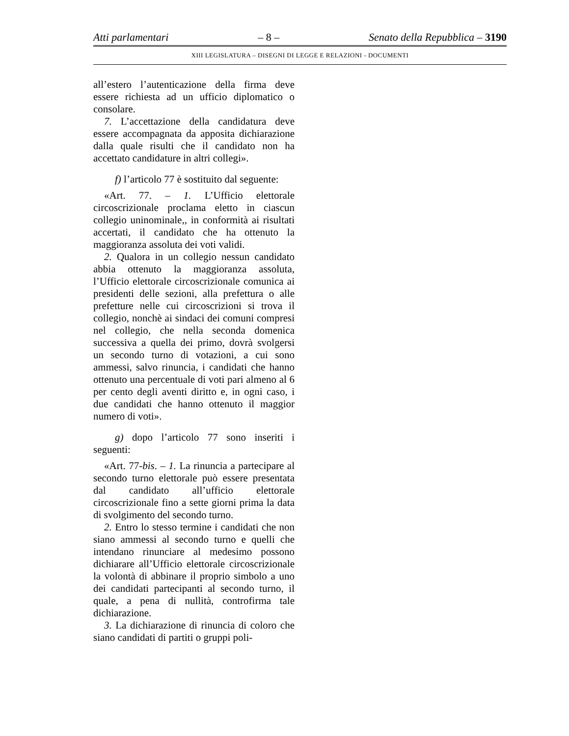Atti parlamentari – 8 – Senato della Repubblica – 3190
XIII LEGISLATURA – DISEGNI DI LEGGE E RELAZIONI - DOCUMENTI
all’estero l’autenticazione della firma deve essere richiesta ad un ufficio diplomatico o consolare.
7. L’accettazione della candidatura deve essere accompagnata da apposita dichiarazione dalla quale risulti che il candidato non ha accettato candidature in altri collegi».
f) l’articolo 77 è sostituito dal seguente:
«Art. 77. – 1. L’Ufficio elettorale circoscrizionale proclama eletto in ciascun collegio uninominale,, in conformità ai risultati accertati, il candidato che ha ottenuto la maggioranza assoluta dei voti validi.
2. Qualora in un collegio nessun candidato abbia ottenuto la maggioranza assoluta, l’Ufficio elettorale circoscrizionale comunica ai presidenti delle sezioni, alla prefettura o alle prefetture nelle cui circoscrizioni si trova il collegio, nonchè ai sindaci dei comuni compresi nel collegio, che nella seconda domenica successiva a quella dei primo, dovrà svolgersi un secondo turno di votazioni, a cui sono ammessi, salvo rinuncia, i candidati che hanno ottenuto una percentuale di voti pari almeno al 6 per cento degli aventi diritto e, in ogni caso, i due candidati che hanno ottenuto il maggior numero di voti».
g) dopo l’articolo 77 sono inseriti i seguenti:
«Art. 77-bis. – 1. La rinuncia a partecipare al secondo turno elettorale può essere presentata dal candidato all’ufficio elettorale circoscrizionale fino a sette giorni prima la data di svolgimento del secondo turno.
2. Entro lo stesso termine i candidati che non siano ammessi al secondo turno e quelli che intendano rinunciare al medesimo possono dichiarare all’Ufficio elettorale circoscrizionale la volontà di abbinare il proprio simbolo a uno dei candidati partecipanti al secondo turno, il quale, a pena di nullità, controfirma tale dichiarazione.
3. La dichiarazione di rinuncia di coloro che siano candidati di partiti o gruppi poli-